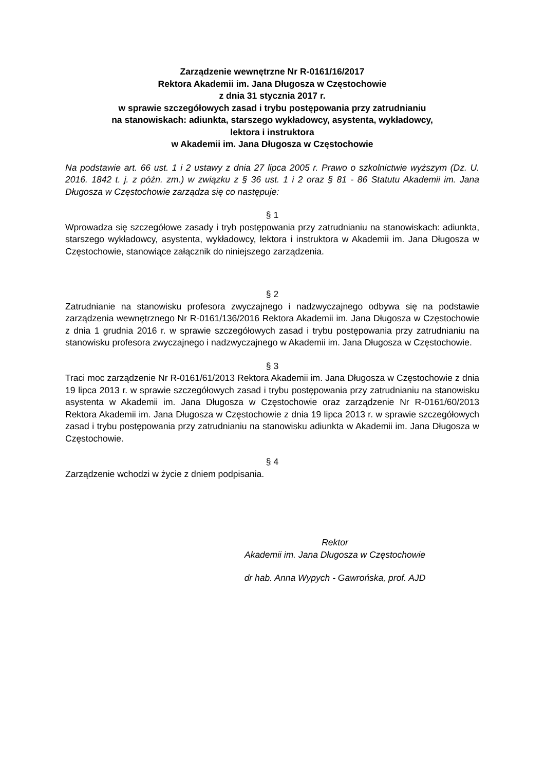Zarządzenie wewnętrzne Nr R-0161/16/2017
Rektora Akademii im. Jana Długosza w Częstochowie
z dnia 31 stycznia 2017 r.
w sprawie szczegółowych zasad i trybu postępowania przy zatrudnianiu
na stanowiskach: adiunkta, starszego wykładowcy, asystenta, wykładowcy,
lektora i instruktora
w Akademii im. Jana Długosza w Częstochowie
Na podstawie art. 66 ust. 1 i 2 ustawy z dnia 27 lipca 2005 r. Prawo o szkolnictwie wyższym (Dz. U. 2016. 1842 t. j. z późn. zm.) w związku z § 36 ust. 1 i 2 oraz § 81 - 86 Statutu Akademii im. Jana Długosza w Częstochowie zarządza się co następuje:
§ 1
Wprowadza się szczegółowe zasady i tryb postępowania przy zatrudnianiu na stanowiskach: adiunkta, starszego wykładowcy, asystenta, wykładowcy, lektora i instruktora w Akademii im. Jana Długosza w Częstochowie, stanowiące załącznik do niniejszego zarządzenia.
§ 2
Zatrudnianie na stanowisku profesora zwyczajnego i nadzwyczajnego odbywa się na podstawie zarządzenia wewnętrznego Nr R-0161/136/2016 Rektora Akademii im. Jana Długosza w Częstochowie z dnia 1 grudnia 2016 r. w sprawie szczegółowych zasad i trybu postępowania przy zatrudnianiu na stanowisku profesora zwyczajnego i nadzwyczajnego w Akademii im. Jana Długosza w Częstochowie.
§ 3
Traci moc zarządzenie Nr R-0161/61/2013 Rektora Akademii im. Jana Długosza w Częstochowie z dnia 19 lipca 2013 r. w sprawie szczegółowych zasad i trybu postępowania przy zatrudnianiu na stanowisku asystenta w Akademii im. Jana Długosza w Częstochowie oraz zarządzenie Nr R-0161/60/2013 Rektora Akademii im. Jana Długosza w Częstochowie z dnia 19 lipca 2013 r. w sprawie szczegółowych zasad i trybu postępowania przy zatrudnianiu na stanowisku adiunkta w Akademii im. Jana Długosza w Częstochowie.
§ 4
Zarządzenie wchodzi w życie z dniem podpisania.
Rektor
Akademii im. Jana Długosza w Częstochowie
dr hab. Anna Wypych - Gawrońska, prof. AJD